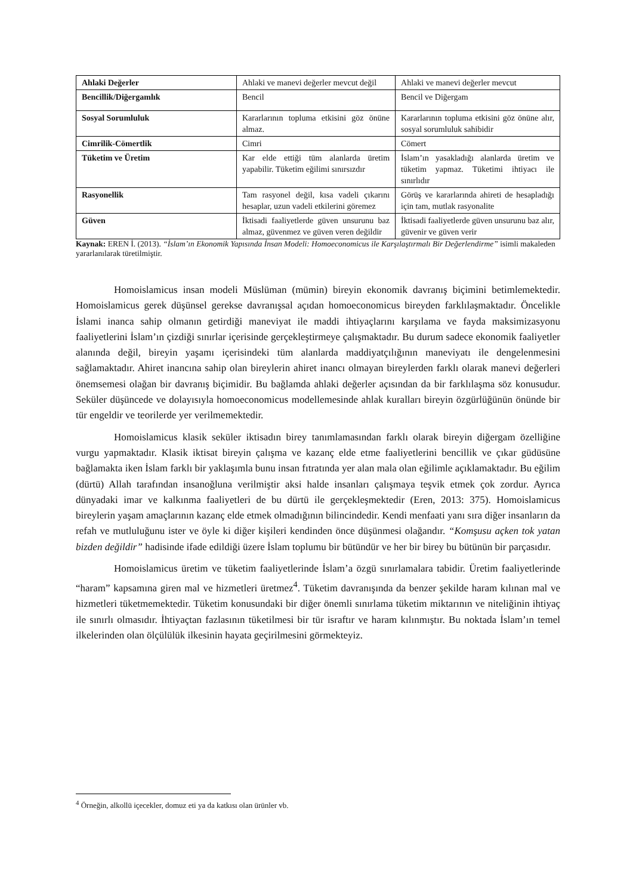| Ahlaki Değerler | Ahlaki ve manevi değerler mevcut değil | Ahlaki ve manevi değerler mevcut |
| Bencillik/Diğergamlık | Bencil | Bencil ve Diğergam |
| Sosyal Sorumluluk | Kararlarının topluma etkisini göz önüne almaz. | Kararlarının topluma etkisini göz önüne alır, sosyal sorumluluk sahibidir |
| Cimrilik-Cömertlik | Cimri | Cömert |
| Tüketim ve Üretim | Kar elde ettiği tüm alanlarda üretim yapabilir. Tüketim eğilimi sınırsızdır | İslam’ın yasakladığı alanlarda üretim ve tüketim yapmaz. Tüketimi ihtiyacı ile sınırlıdır |
| Rasyonellik | Tam rasyonel değil, kısa vadeli çıkarını hesaplar, uzun vadeli etkilerini göremez | Görüş ve kararlarında ahireti de hesapladığı için tam, mutlak rasyonalite |
| Güven | İktisadi faaliyetlerde güven unsurunu baz almaz, güvenmez ve güven veren değildir | İktisadi faaliyetlerde güven unsurunu baz alır, güvenir ve güven verir |
Kaynak: EREN İ. (2013). “İslam’ın Ekonomik Yapısında İnsan Modeli: Homoeconomicus ile Karşılaştırmalı Bir Değerlendirme” isimli makaleden yararlanılarak türetilmiştir.
Homoislamicus insan modeli Müslüman (mümin) bireyin ekonomik davranış biçimini betimlemektedir. Homoislamicus gerek düşünsel gerekse davranışsal açıdan homoeconomicus bireyden farklılaşmaktadır. Öncelikle İslami inanca sahip olmanın getirdiği maneviyat ile maddi ihtiyaçlarını karşılama ve fayda maksimizasyonu faaliyetlerini İslam’ın çizdiği sınırlar içerisinde gerçekleştirmeye çalışmaktadır. Bu durum sadece ekonomik faaliyetler alanında değil, bireyin yaşamı içerisindeki tüm alanlarda maddiyatçılığının maneviyatı ile dengelenmesini sağlamaktadır. Ahiret inancına sahip olan bireylerin ahiret inancı olmayan bireylerden farklı olarak manevi değerleri önemsemesi olağan bir davranış biçimidir. Bu bağlamda ahlaki değerler açısından da bir farklılaşma söz konusudur. Seküler düşüncede ve dolayısıyla homoeconomicus modellemesinde ahlak kuralları bireyin özgürlüğünün önünde bir tür engeldir ve teorilerde yer verilmemektedir.
Homoislamicus klasik seküler iktisadın birey tanımlamasından farklı olarak bireyin diğergam özelliğine vurgu yapmaktadır. Klasik iktisat bireyin çalışma ve kazanç elde etme faaliyetlerini bencillik ve çıkar güdüsüne bağlamakta iken İslam farklı bir yaklaşımla bunu insan fıtratında yer alan mala olan eğilimle açıklamaktadır. Bu eğilim (dürtü) Allah tarafından insanoğluna verilmiştir aksi halde insanları çalışmaya teşvik etmek çok zordur. Ayrıca dünyadaki imar ve kalkınma faaliyetleri de bu dürtü ile gerçekleşmektedir (Eren, 2013: 375). Homoislamicus bireylerin yaşam amaçlarının kazanç elde etmek olmadığının bilincindedir. Kendi menfaati yanı sıra diğer insanların da refah ve mutluluğunu ister ve öyle ki diğer kişileri kendinden önce düşünmesi olağandır. “Komşusu açken tok yatan bizden değildir” hadisinde ifade edildiği üzere İslam toplumu bir bütündür ve her bir birey bu bütünün bir parçasıdır.
Homoislamicus üretim ve tüketim faaliyetlerinde İslam’a özgü sınırlamalara tabidir. Üretim faaliyetlerinde “haram” kapsamına giren mal ve hizmetleri üretmez<sup>4</sup>. Tüketim davranışında da benzer şekilde haram kılınan mal ve hizmetleri tüketmemektedir. Tüketim konusundaki bir diğer önemli sınırlama tüketim miktarının ve niteliğinin ihtiyaç ile sınırlı olmasıdır. İhtiyaçtan fazlasının tüketilmesi bir tür israftır ve haram kılınmıştır. Bu noktada İslam’ın temel ilkelerinden olan ölçülülük ilkesinin hayata geçirilmesini görmekteyiz.
<sup>4</sup> Örneğin, alkollü içecekler, domuz eti ya da katkısı olan ürünler vb.